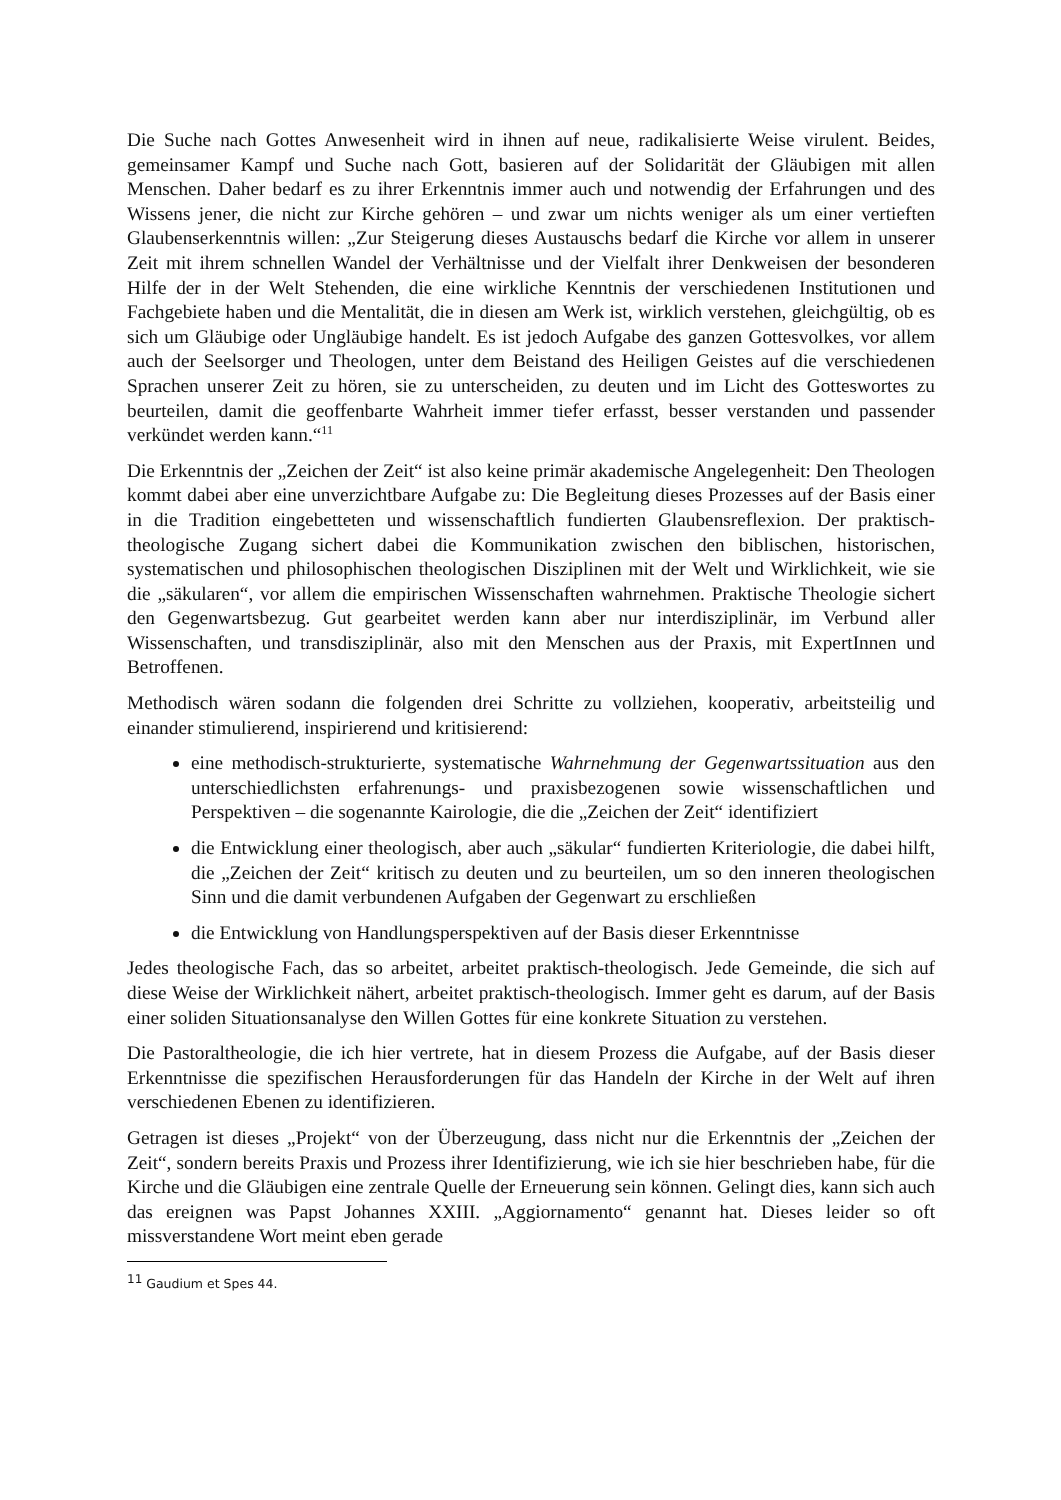Die Suche nach Gottes Anwesenheit wird in ihnen auf neue, radikalisierte Weise virulent. Beides, gemeinsamer Kampf und Suche nach Gott, basieren auf der Solidarität der Gläubigen mit allen Menschen. Daher bedarf es zu ihrer Erkenntnis immer auch und notwendig der Erfahrungen und des Wissens jener, die nicht zur Kirche gehören – und zwar um nichts weniger als um einer vertieften Glaubenserkenntnis willen: „Zur Steigerung dieses Austauschs bedarf die Kirche vor allem in unserer Zeit mit ihrem schnellen Wandel der Verhältnisse und der Vielfalt ihrer Denkweisen der besonderen Hilfe der in der Welt Stehenden, die eine wirkliche Kenntnis der verschiedenen Institutionen und Fachgebiete haben und die Mentalität, die in diesen am Werk ist, wirklich verstehen, gleichgültig, ob es sich um Gläubige oder Ungläubige handelt. Es ist jedoch Aufgabe des ganzen Gottesvolkes, vor allem auch der Seelsorger und Theologen, unter dem Beistand des Heiligen Geistes auf die verschiedenen Sprachen unserer Zeit zu hören, sie zu unterscheiden, zu deuten und im Licht des Gotteswortes zu beurteilen, damit die geoffenbarte Wahrheit immer tiefer erfasst, besser verstanden und passender verkündet werden kann.“<sup>11</sup>
Die Erkenntnis der „Zeichen der Zeit“ ist also keine primär akademische Angelegenheit: Den Theologen kommt dabei aber eine unverzichtbare Aufgabe zu: Die Begleitung dieses Prozesses auf der Basis einer in die Tradition eingebetteten und wissenschaftlich fundierten Glaubensreflexion. Der praktisch-theologische Zugang sichert dabei die Kommunikation zwischen den biblischen, historischen, systematischen und philosophischen theologischen Disziplinen mit der Welt und Wirklichkeit, wie sie die „säkularen“, vor allem die empirischen Wissenschaften wahrnehmen. Praktische Theologie sichert den Gegenwartsbezug. Gut gearbeitet werden kann aber nur interdisziplinär, im Verbund aller Wissenschaften, und transdisziplinär, also mit den Menschen aus der Praxis, mit ExpertInnen und Betroffenen.
Methodisch wären sodann die folgenden drei Schritte zu vollziehen, kooperativ, arbeitsteilig und einander stimulierend, inspirierend und kritisierend:
eine methodisch-strukturierte, systematische Wahrnehmung der Gegenwartssituation aus den unterschiedlichsten erfahrenungs- und praxisbezogenen sowie wissenschaftlichen und Perspektiven – die sogenannte Kairologie, die die „Zeichen der Zeit“ identifiziert
die Entwicklung einer theologisch, aber auch „säkular“ fundierten Kriteriologie, die dabei hilft, die „Zeichen der Zeit“ kritisch zu deuten und zu beurteilen, um so den inneren theologischen Sinn und die damit verbundenen Aufgaben der Gegenwart zu erschließen
die Entwicklung von Handlungsperspektiven auf der Basis dieser Erkenntnisse
Jedes theologische Fach, das so arbeitet, arbeitet praktisch-theologisch. Jede Gemeinde, die sich auf diese Weise der Wirklichkeit nähert, arbeitet praktisch-theologisch. Immer geht es darum, auf der Basis einer soliden Situationsanalyse den Willen Gottes für eine konkrete Situation zu verstehen.
Die Pastoraltheologie, die ich hier vertrete, hat in diesem Prozess die Aufgabe, auf der Basis dieser Erkenntnisse die spezifischen Herausforderungen für das Handeln der Kirche in der Welt auf ihren verschiedenen Ebenen zu identifizieren.
Getragen ist dieses „Projekt“ von der Überzeugung, dass nicht nur die Erkenntnis der „Zeichen der Zeit“, sondern bereits Praxis und Prozess ihrer Identifizierung, wie ich sie hier beschrieben habe, für die Kirche und die Gläubigen eine zentrale Quelle der Erneuerung sein können. Gelingt dies, kann sich auch das ereignen was Papst Johannes XXIII. „Aggiornamento“ genannt hat. Dieses leider so oft missverstandene Wort meint eben gerade
<sup>11</sup> Gaudium et Spes 44.